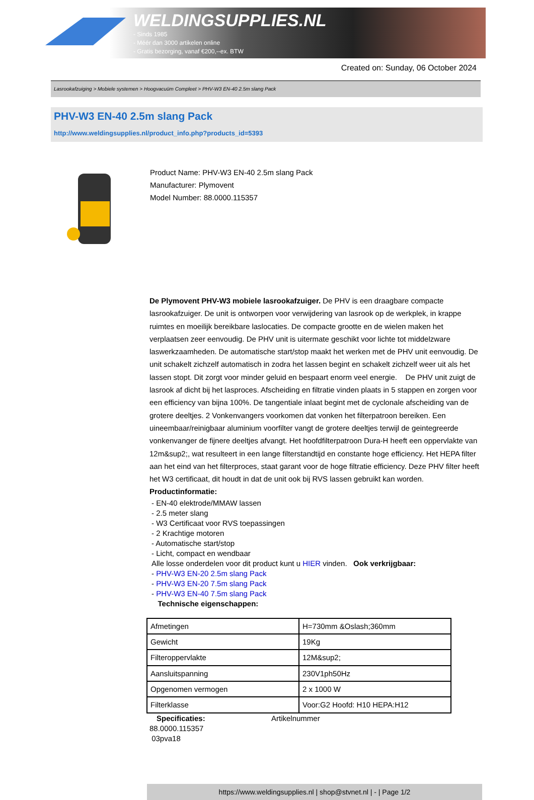WELDINGSUPPLIES.NL
- Sinds 1985
- Méér dan 3000 artikelen online
- Gratis bezorging, vanaf €200,--ex. BTW
Created on: Sunday, 06 October 2024
Lasrookafzuiging > Mobiele systemen > Hoogvacuüm Compleet > PHV-W3 EN-40 2.5m slang Pack
PHV-W3 EN-40 2.5m slang Pack
http://www.weldingsupplies.nl/product_info.php?products_id=5393
Product Name: PHV-W3 EN-40 2.5m slang Pack
Manufacturer: Plymovent
Model Number: 88.0000.115357
De Plymovent PHV-W3 mobiele lasrookafzuiger. De PHV is een draagbare compacte lasrookafzuiger. De unit is ontworpen voor verwijdering van lasrook op de werkplek, in krappe ruimtes en moeilijk bereikbare laslocaties. De compacte grootte en de wielen maken het verplaatsen zeer eenvoudig. De PHV unit is uitermate geschikt voor lichte tot middelzware laswerkzaamheden. De automatische start/stop maakt het werken met de PHV unit eenvoudig. De unit schakelt zichzelf automatisch in zodra het lassen begint en schakelt zichzelf weer uit als het lassen stopt. Dit zorgt voor minder geluid en bespaart enorm veel energie. De PHV unit zuigt de lasrook af dicht bij het lasproces. Afscheiding en filtratie vinden plaats in 5 stappen en zorgen voor een efficiency van bijna 100%. De tangentiale inlaat begint met de cyclonale afscheiding van de grotere deeltjes. 2 Vonkenvangers voorkomen dat vonken het filterpatroon bereiken. Een uineembaar/reinigbaar aluminium voorfilter vangt de grotere deeltjes terwijl de geintegreerde vonkenvanger de fijnere deeltjes afvangt. Het hoofdfilterpatroon Dura-H heeft een oppervlakte van 12m&sup2;, wat resulteert in een lange filterstandtijd en constante hoge efficiency. Het HEPA filter aan het eind van het filterproces, staat garant voor de hoge filtratie efficiency. Deze PHV filter heeft het W3 certificaat, dit houdt in dat de unit ook bij RVS lassen gebruikt kan worden.
Productinformatie:
- EN-40 elektrode/MMAW lassen
- 2.5 meter slang
- W3 Certificaat voor RVS toepassingen
- 2 Krachtige motoren
- Automatische start/stop
- Licht, compact en wendbaar
Alle losse onderdelen voor dit product kunt u HIER vinden. Ook verkrijgbaar:
- PHV-W3 EN-20 2.5m slang Pack
- PHV-W3 EN-20 7.5m slang Pack
- PHV-W3 EN-40 7.5m slang Pack
Technische eigenschappen:
| Afmetingen | H=730mm &Oslash;360mm |
| Gewicht | 19Kg |
| Filteroppervlakte | 12M&sup2; |
| Aansluitspanning | 230V1ph50Hz |
| Opgenomen vermogen | 2 x 1000 W |
| Filterklasse | Voor:G2 Hoofd: H10 HEPA:H12 |
Specificaties: Artikelnummer
88.0000.115357
03pva18
https://www.weldingsupplies.nl | shop@stvnet.nl | - | Page 1/2